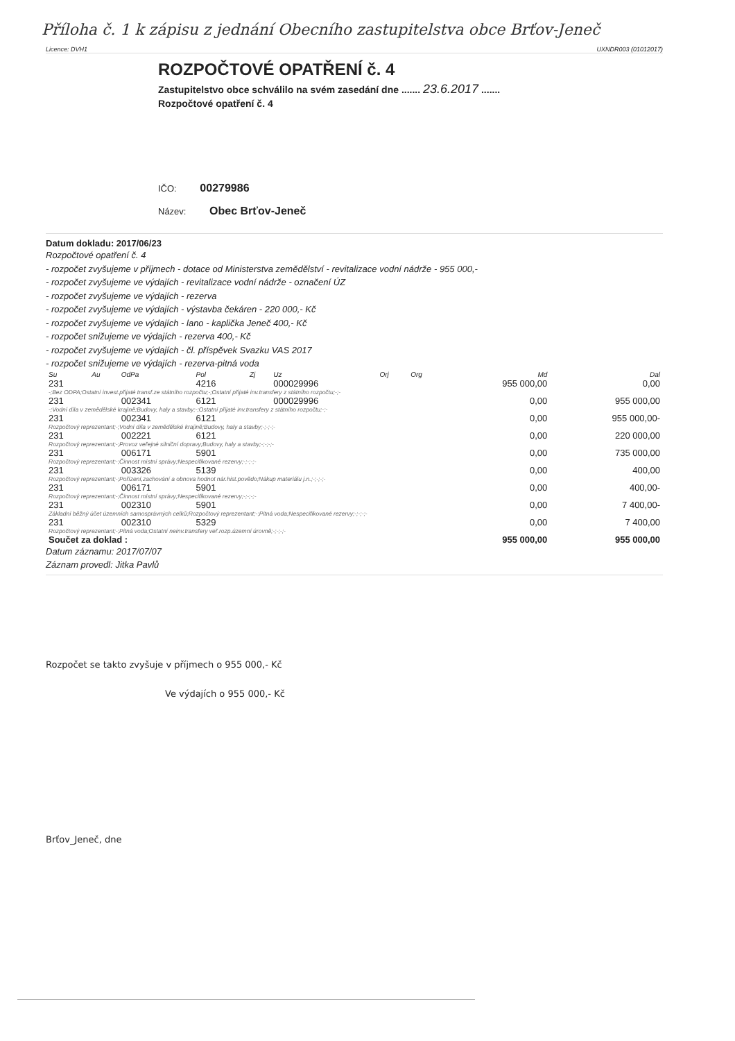Příloha č. 1 k zápisu z jednání Obecního zastupitelstva obce Brťov-Jeneč
Licence: DVH1 UXNDR003 (01012017)
ROZPOČTOVÉ OPATŘENÍ č. 4
Zastupitelstvo obce schválilo na svém zasedání dne ....... 23.6.2017 .......
Rozpočtové opatření č. 4
IČO: 00279986
Název: Obec Brťov-Jeneč
Datum dokladu: 2017/06/23
Rozpočtové opatření č. 4
- rozpočet zvyšujeme v příjmech - dotace od Ministerstva zemědělství - revitalizace vodní nádrže - 955 000,-
- rozpočet zvyšujeme ve výdajích - revitalizace vodní nádrže - označení ÚZ
- rozpočet zvyšujeme ve výdajích - rezerva
- rozpočet zvyšujeme ve výdajích - výstavba čekáren - 220 000,- Kč
- rozpočet zvyšujeme ve výdajích - lano - kaplička Jeneč 400,- Kč
- rozpočet snižujeme ve výdajích - rezerva 400,- Kč
- rozpočet zvyšujeme ve výdajích - čl. příspěvek Svazku VAS 2017
- rozpočet snižujeme ve výdajích - rezerva-pitná voda
| Su | Au | OdPa | Pol | Zj | Uz | Orj | Org | Md | Dal |
| --- | --- | --- | --- | --- | --- | --- | --- | --- | --- |
| 231 | | | 4216 | | 000029996 | | | 955 000,00 | 0,00 |
| -;Bez ODPA;Ostatní invest.přijaté transf.ze státního rozpočtu;-;Ostatní přijaté inv.transfery z státního rozpočtu;-;- | | | | | | | | | |
| 231 | | 002341 | 6121 | | 000029996 | | | 0,00 | 955 000,00 |
| -;Vodní díla v zemědělské krajině;Budovy, haly a stavby;-;Ostatní přijaté inv.transfery z státního rozpočtu;-;- | | | | | | | | | |
| 231 | | 002341 | 6121 | | | | | 0,00 | 955 000,00- |
| Rozpočtový reprezentant;-;Vodní díla v zemědělské krajině;Budovy, haly a stavby;-;-;-;- | | | | | | | | | |
| 231 | | 002221 | 6121 | | | | | 0,00 | 220 000,00 |
| Rozpočtový reprezentant;-;Provoz veřejné silniční dopravy;Budovy, haly a stavby;-;-;-;- | | | | | | | | | |
| 231 | | 006171 | 5901 | | | | | 0,00 | 735 000,00 |
| Rozpočtový reprezentant;-;Činnost místní správy;Nespecifikované rezervy;-;-;-;- | | | | | | | | | |
| 231 | | 003326 | 5139 | | | | | 0,00 | 400,00 |
| Rozpočtový reprezentant;-;Pořízení,zachování a obnova hodnot nár.hist.povědo;Nákup materiálu j.n.;-;-;-;- | | | | | | | | | |
| 231 | | 006171 | 5901 | | | | | 0,00 | 400,00- |
| Rozpočtový reprezentant;-;Činnost místní správy;Nespecifikované rezervy;-;-;-;- | | | | | | | | | |
| 231 | | 002310 | 5901 | | | | | 0,00 | 7 400,00- |
| Základní běžný účet územních samosprávných celků;Rozpočtový reprezentant;-;Pitná voda;Nespecifikované rezervy;-;-;-;- | | | | | | | | | |
| 231 | | 002310 | 5329 | | | | | 0,00 | 7 400,00 |
| Rozpočtový reprezentant;-;Pitná voda;Ostatní neinv.transfery veř.rozp.územní úrovně;-;-;-;- | | | | | | | | | |
| Součet za doklad : | | | | | | | | 955 000,00 | 955 000,00 |
Datum záznamu: 2017/07/07
Záznam provedl: Jitka Pavlů
Rozpočet se takto zvyšuje v příjmech o 955 000,- Kč
Ve výdajích o 955 000,- Kč
Brťov_Jeneč, dne